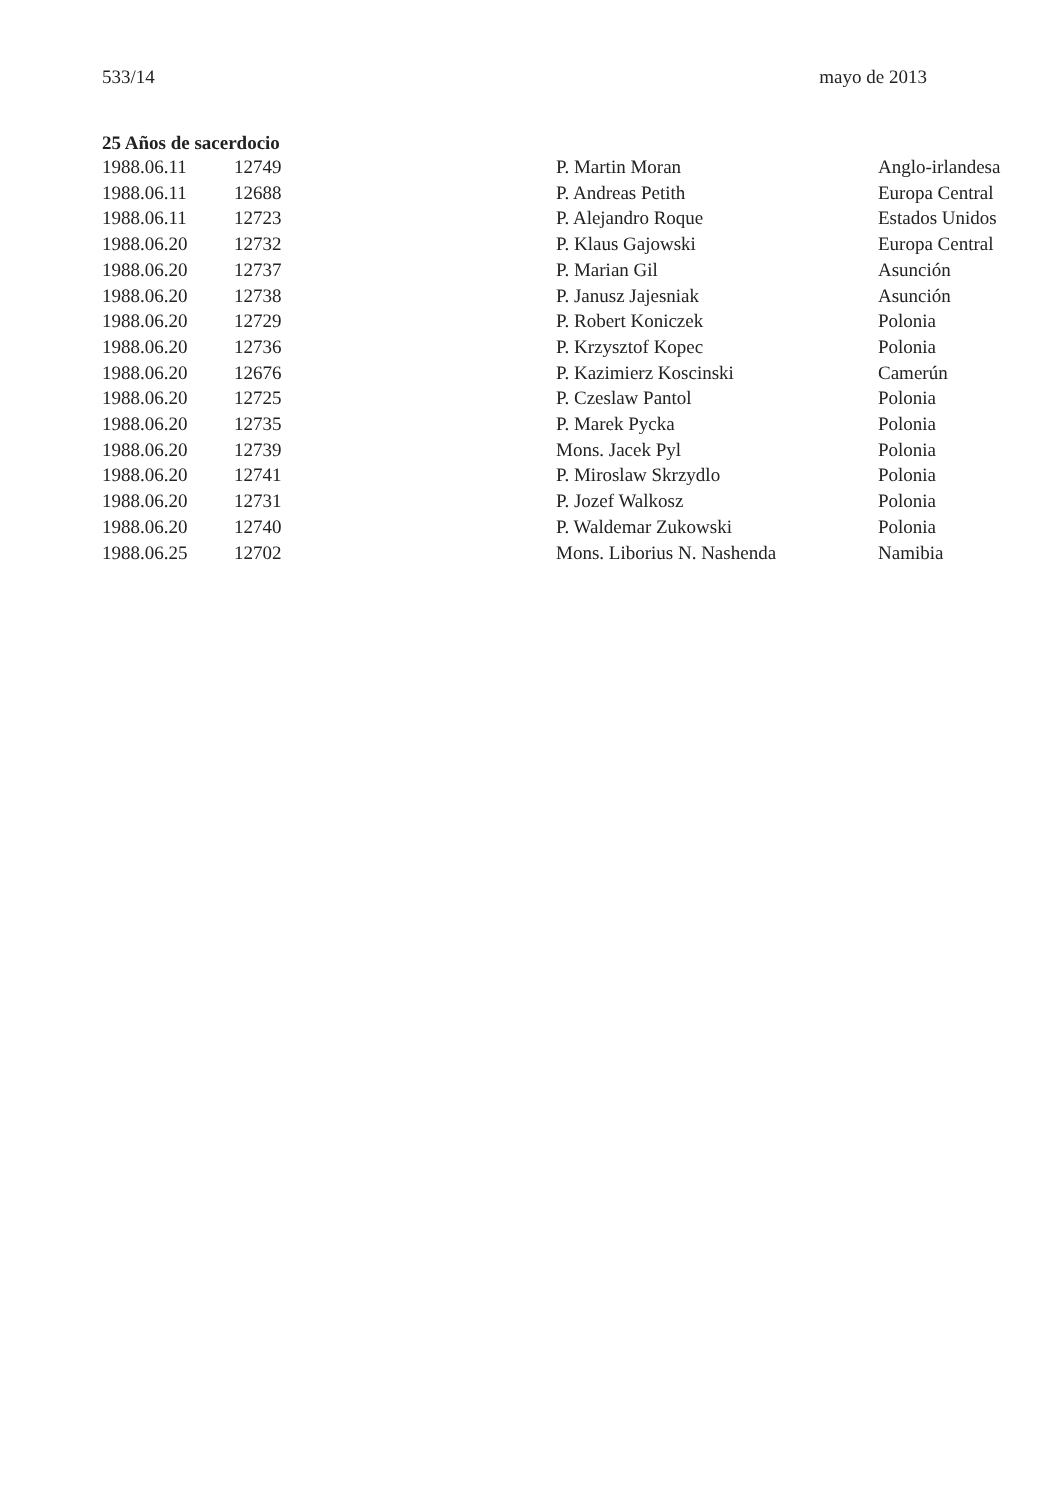533/14 mayo de 2013
25 Años de sacerdocio
| 1988.06.11 | 12749 | P. Martin Moran | Anglo-irlandesa |
| 1988.06.11 | 12688 | P. Andreas Petith | Europa Central |
| 1988.06.11 | 12723 | P. Alejandro Roque | Estados Unidos |
| 1988.06.20 | 12732 | P. Klaus Gajowski | Europa Central |
| 1988.06.20 | 12737 | P. Marian Gil | Asunción |
| 1988.06.20 | 12738 | P. Janusz Jajesniak | Asunción |
| 1988.06.20 | 12729 | P. Robert Koniczek | Polonia |
| 1988.06.20 | 12736 | P. Krzysztof Kopec | Polonia |
| 1988.06.20 | 12676 | P. Kazimierz Koscinski | Camerún |
| 1988.06.20 | 12725 | P. Czeslaw Pantol | Polonia |
| 1988.06.20 | 12735 | P. Marek Pycka | Polonia |
| 1988.06.20 | 12739 | Mons. Jacek Pyl | Polonia |
| 1988.06.20 | 12741 | P. Miroslaw Skrzydlo | Polonia |
| 1988.06.20 | 12731 | P. Jozef Walkosz | Polonia |
| 1988.06.20 | 12740 | P. Waldemar Zukowski | Polonia |
| 1988.06.25 | 12702 | Mons. Liborius N. Nashenda | Namibia |